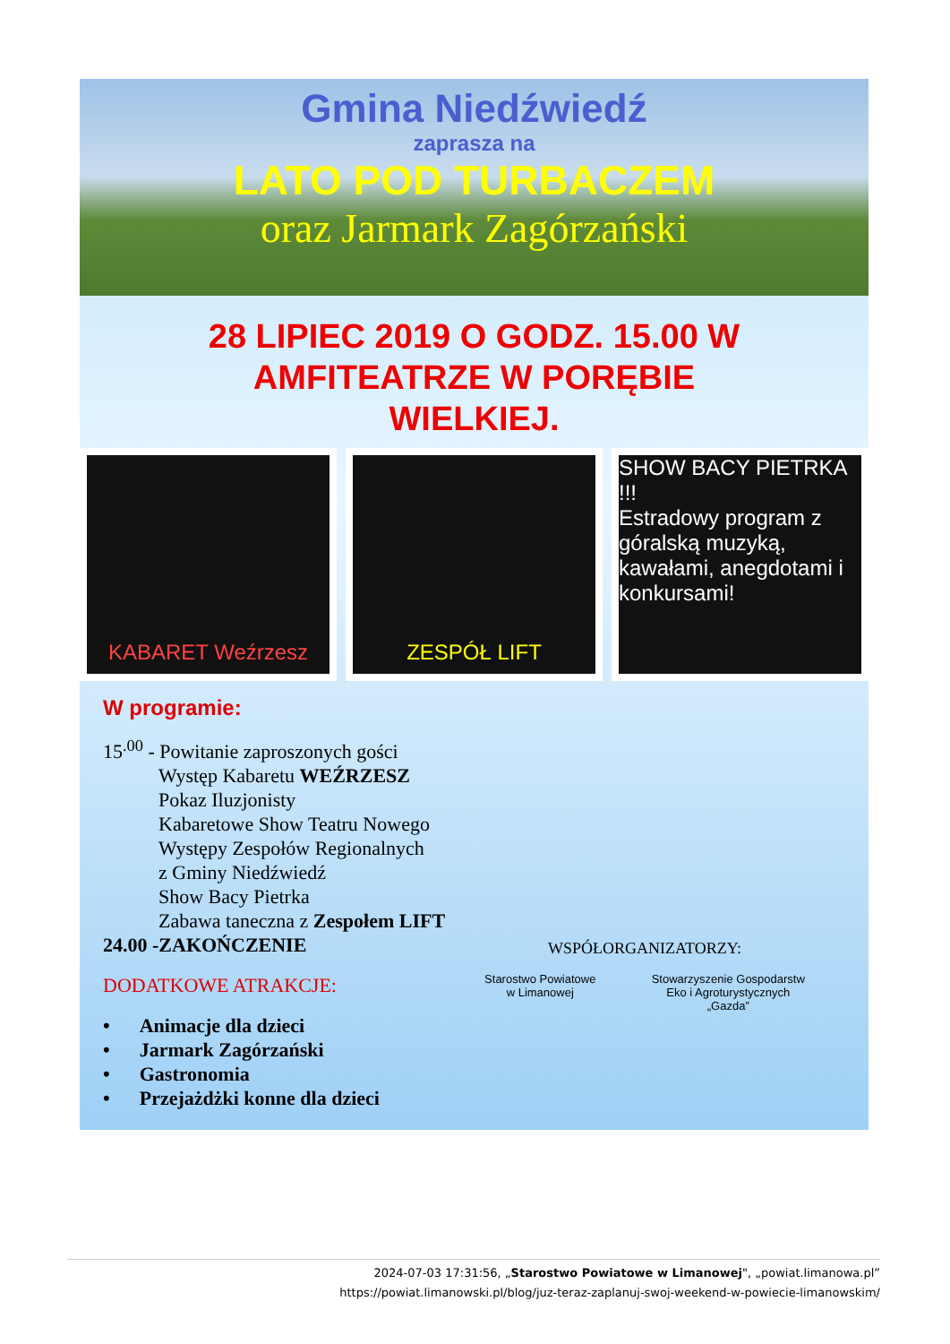Gmina Niedźwiedź
zaprasza na
LATO POD TURBACZEM
oraz Jarmark Zagórzański
28 LIPIEC 2019 O GODZ. 15.00 W
AMFITEATRZE W PORĘBIE
WIELKIEJ.
KABARET Weźrzesz ZESPÓŁ LIFT SHOW BACY PIETRKA !!!
Estradowy program z góralską muzyką, kawałami, anegdotami i konkursami!
W programie:
15<sup>.00</sup> - Powitanie zaproszonych gości
Występ Kabaretu WEŹRZESZ
Pokaz Iluzjonisty
Kabaretowe Show Teatru Nowego
Występy Zespołów Regionalnych
z Gminy Niedźwiedź
Show Bacy Pietrka
Zabawa taneczna z Zespołem LIFT
24.00 -ZAKOŃCZENIE
DODATKOWE ATRAKCJE:
• Animacje dla dzieci
• Jarmark Zagórzański
• Gastronomia
• Przejażdżki konne dla dzieci
WSPÓŁORGANIZATORZY:
Starostwo Powiatowe
w Limanowej
Stowarzyszenie Gospodarstw
Eko i Agroturystycznych
„Gazda”
2024-07-03 17:31:56, „Starostwo Powiatowe w Limanowej", „powiat.limanowa.pl”
https://powiat.limanowski.pl/blog/juz-teraz-zaplanuj-swoj-weekend-w-powiecie-limanowskim/